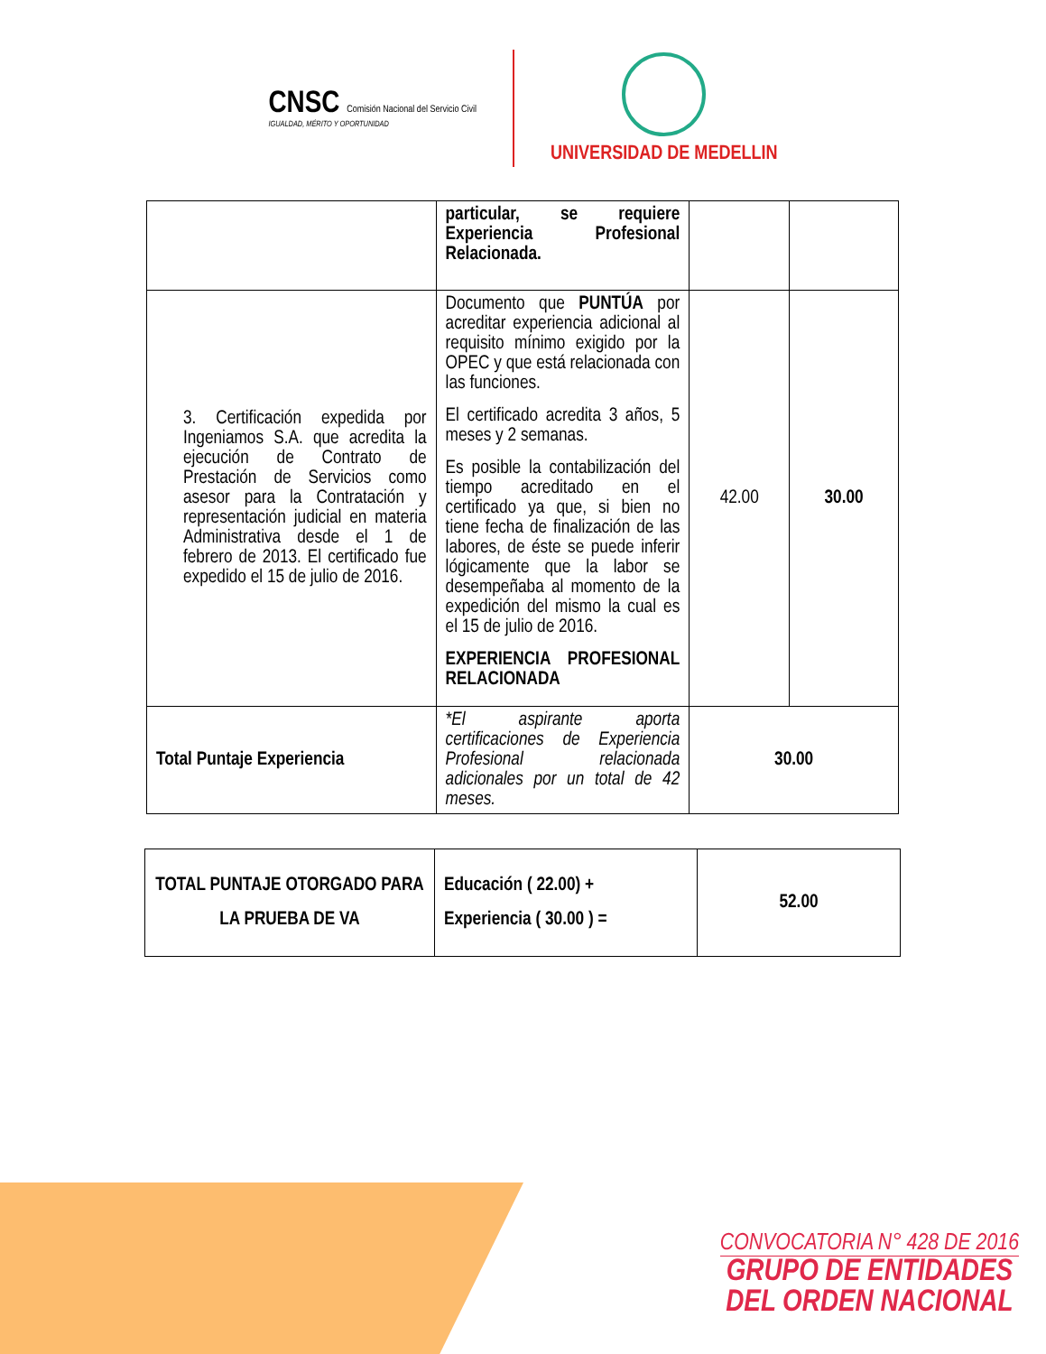CNSC Comisión Nacional del Servicio Civil
IGUALDAD, MÉRITO Y OPORTUNIDAD
UNIVERSIDAD DE MEDELLIN
| | particular, se requiere Experiencia Profesional Relacionada. | | |
| 3. Certificación expedida por Ingeniamos S.A. que acredita la ejecución de Contrato de Prestación de Servicios como asesor para la Contratación y representación judicial en materia Administrativa desde el 1 de febrero de 2013. El certificado fue expedido el 15 de julio de 2016. | Documento que PUNTÚA por acreditar experiencia adicional al requisito mínimo exigido por la OPEC y que está relacionada con las funciones. El certificado acredita 3 años, 5 meses y 2 semanas. Es posible la contabilización del tiempo acreditado en el certificado ya que, si bien no tiene fecha de finalización de las labores, de éste se puede inferir lógicamente que la labor se desempeñaba al momento de la expedición del mismo la cual es el 15 de julio de 2016. EXPERIENCIA PROFESIONAL RELACIONADA | 42.00 | 30.00 |
| Total Puntaje Experiencia | *El aspirante aporta certificaciones de Experiencia Profesional relacionada adicionales por un total de 42 meses. | 30.00 | |
| TOTAL PUNTAJE OTORGADO PARA LA PRUEBA DE VA | Educación ( 22.00) + Experiencia ( 30.00 ) = | 52.00 |
CONVOCATORIA N° 428 DE 2016
GRUPO DE ENTIDADES
DEL ORDEN NACIONAL